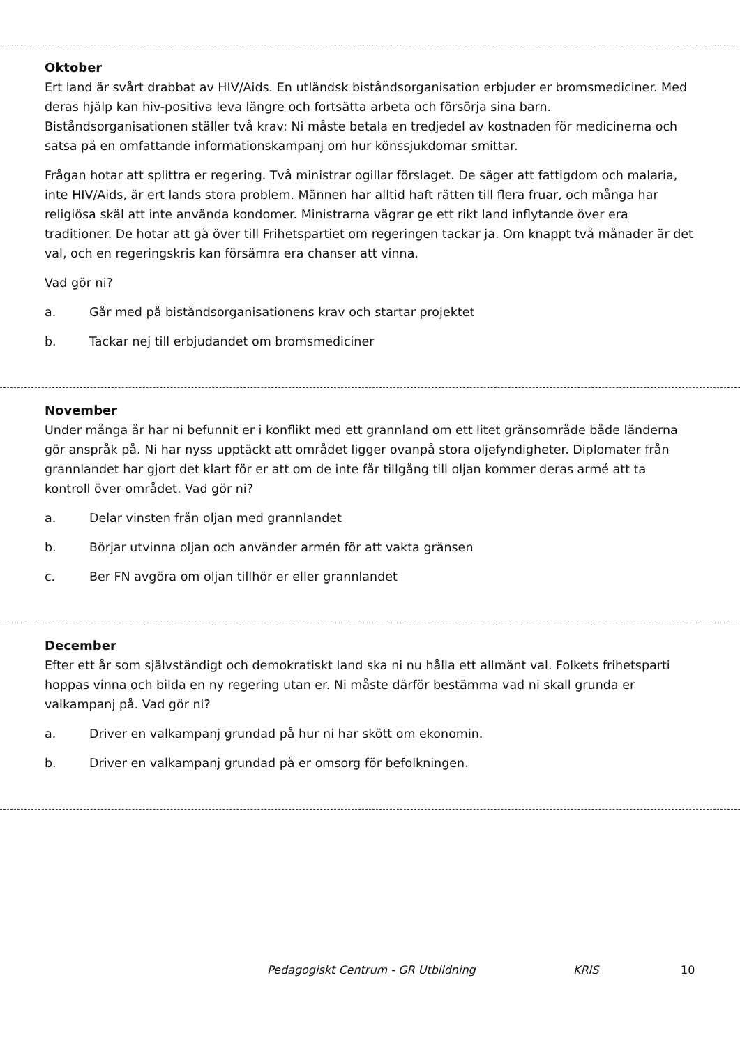Oktober
Ert land är svårt drabbat av HIV/Aids. En utländsk biståndsorganisation erbjuder er bromsmediciner. Med deras hjälp kan hiv-positiva leva längre och fortsätta arbeta och försörja sina barn. Biståndsorganisationen ställer två krav: Ni måste betala en tredjedel av kostnaden för medicinerna och satsa på en omfattande informationskampanj om hur könssjukdomar smittar.
Frågan hotar att splittra er regering. Två ministrar ogillar förslaget. De säger att fattigdom och malaria, inte HIV/Aids, är ert lands stora problem. Männen har alltid haft rätten till flera fruar, och många har religiösa skäl att inte använda kondomer. Ministrarna vägrar ge ett rikt land inflytande över era traditioner. De hotar att gå över till Frihetspartiet om regeringen tackar ja. Om knappt två månader är det val, och en regeringskris kan försämra era chanser att vinna.
Vad gör ni?
a. Går med på biståndsorganisationens krav och startar projektet
b. Tackar nej till erbjudandet om bromsmediciner
November
Under många år har ni befunnit er i konflikt med ett grannland om ett litet gränsområde både länderna gör anspråk på. Ni har nyss upptäckt att området ligger ovanpå stora oljefyndigheter. Diplomater från grannlandet har gjort det klart för er att om de inte får tillgång till oljan kommer deras armé att ta kontroll över området. Vad gör ni?
a. Delar vinsten från oljan med grannlandet
b. Börjar utvinna oljan och använder armén för att vakta gränsen
c. Ber FN avgöra om oljan tillhör er eller grannlandet
December
Efter ett år som självständigt och demokratiskt land ska ni nu hålla ett allmänt val. Folkets frihetsparti hoppas vinna och bilda en ny regering utan er. Ni måste därför bestämma vad ni skall grunda er valkampanj på. Vad gör ni?
a. Driver en valkampanj grundad på hur ni har skött om ekonomin.
b. Driver en valkampanj grundad på er omsorg för befolkningen.
Pedagogiskt Centrum - GR Utbildning KRIS 10